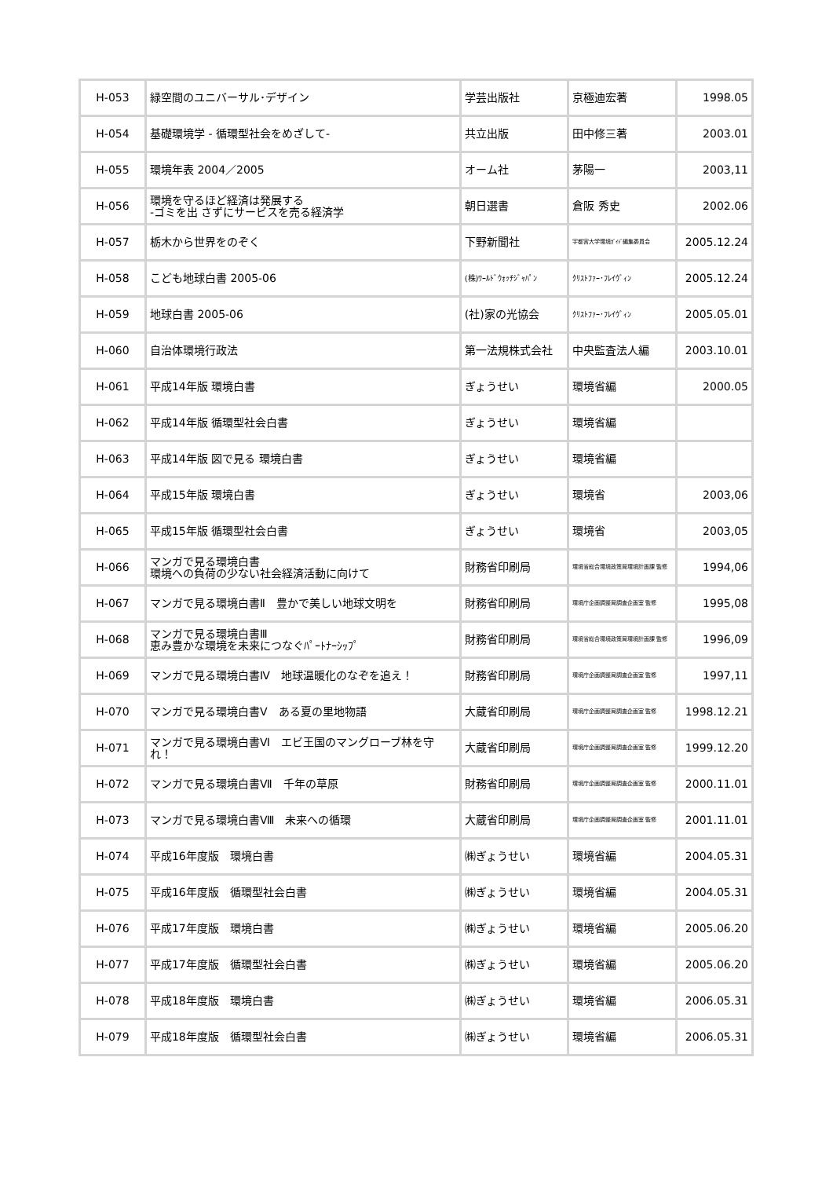| H-053 | 緑空間のユニバーサル･デザイン | 学芸出版社 | 京極迪宏著 | 1998.05 |
| H-054 | 基礎環境学 - 循環型社会をめざして- | 共立出版 | 田中修三著 | 2003.01 |
| H-055 | 環境年表 2004／2005 | オーム社 | 茅陽一 | 2003,11 |
| H-056 | 環境を守るほど経済は発展する -ゴミを出 さずにサービスを売る経済学 | 朝日選書 | 倉阪 秀史 | 2002.06 |
| H-057 | 栃木から世界をのぞく | 下野新聞社 | 宇都宮大学環境ｶﾞｲﾄﾞ編集委員会 | 2005.12.24 |
| H-058 | こども地球白書 2005-06 | (株)ﾜｰﾙﾄﾞｳｫｯﾁｼﾞｬﾊﾟﾝ | ｸﾘｽﾄﾌｧｰ･ﾌﾚｲｳﾞｨﾝ | 2005.12.24 |
| H-059 | 地球白書 2005-06 | (社)家の光協会 | ｸﾘｽﾄﾌｧｰ･ﾌﾚｲｳﾞｨﾝ | 2005.05.01 |
| H-060 | 自治体環境行政法 | 第一法規株式会社 | 中央監査法人編 | 2003.10.01 |
| H-061 | 平成14年版 環境白書 | ぎょうせい | 環境省編 | 2000.05 |
| H-062 | 平成14年版 循環型社会白書 | ぎょうせい | 環境省編 | |
| H-063 | 平成14年版 図で見る 環境白書 | ぎょうせい | 環境省編 | |
| H-064 | 平成15年版 環境白書 | ぎょうせい | 環境省 | 2003,06 |
| H-065 | 平成15年版 循環型社会白書 | ぎょうせい | 環境省 | 2003,05 |
| H-066 | マンガで見る環境白書 環境への負荷の少ない社会経済活動に向けて | 財務省印刷局 | 環境省総合環境政策局環境計画課 監修 | 1994,06 |
| H-067 | マンガで見る環境白書Ⅱ 豊かで美しい地球文明を | 財務省印刷局 | 環境庁企画調整局調査企画室 監修 | 1995,08 |
| H-068 | マンガで見る環境白書Ⅲ 恵み豊かな環境を未来につなぐﾊﾟｰﾄﾅｰｼｯﾌﾟ | 財務省印刷局 | 環境省総合環境政策局環境計画課 監修 | 1996,09 |
| H-069 | マンガで見る環境白書Ⅳ 地球温暖化のなぞを追え！ | 財務省印刷局 | 環境庁企画調整局調査企画室 監修 | 1997,11 |
| H-070 | マンガで見る環境白書Ⅴ ある夏の里地物語 | 大蔵省印刷局 | 環境庁企画調整局調査企画室 監修 | 1998.12.21 |
| H-071 | マンガで見る環境白書Ⅵ エビ王国のマングローブ林を守れ！ | 大蔵省印刷局 | 環境庁企画調整局調査企画室 監修 | 1999.12.20 |
| H-072 | マンガで見る環境白書Ⅶ 千年の草原 | 財務省印刷局 | 環境庁企画調整局調査企画室 監修 | 2000.11.01 |
| H-073 | マンガで見る環境白書Ⅷ 未来への循環 | 大蔵省印刷局 | 環境庁企画調整局調査企画室 監修 | 2001.11.01 |
| H-074 | 平成16年度版 環境白書 | ㈱ぎょうせい | 環境省編 | 2004.05.31 |
| H-075 | 平成16年度版 循環型社会白書 | ㈱ぎょうせい | 環境省編 | 2004.05.31 |
| H-076 | 平成17年度版 環境白書 | ㈱ぎょうせい | 環境省編 | 2005.06.20 |
| H-077 | 平成17年度版 循環型社会白書 | ㈱ぎょうせい | 環境省編 | 2005.06.20 |
| H-078 | 平成18年度版 環境白書 | ㈱ぎょうせい | 環境省編 | 2006.05.31 |
| H-079 | 平成18年度版 循環型社会白書 | ㈱ぎょうせい | 環境省編 | 2006.05.31 |